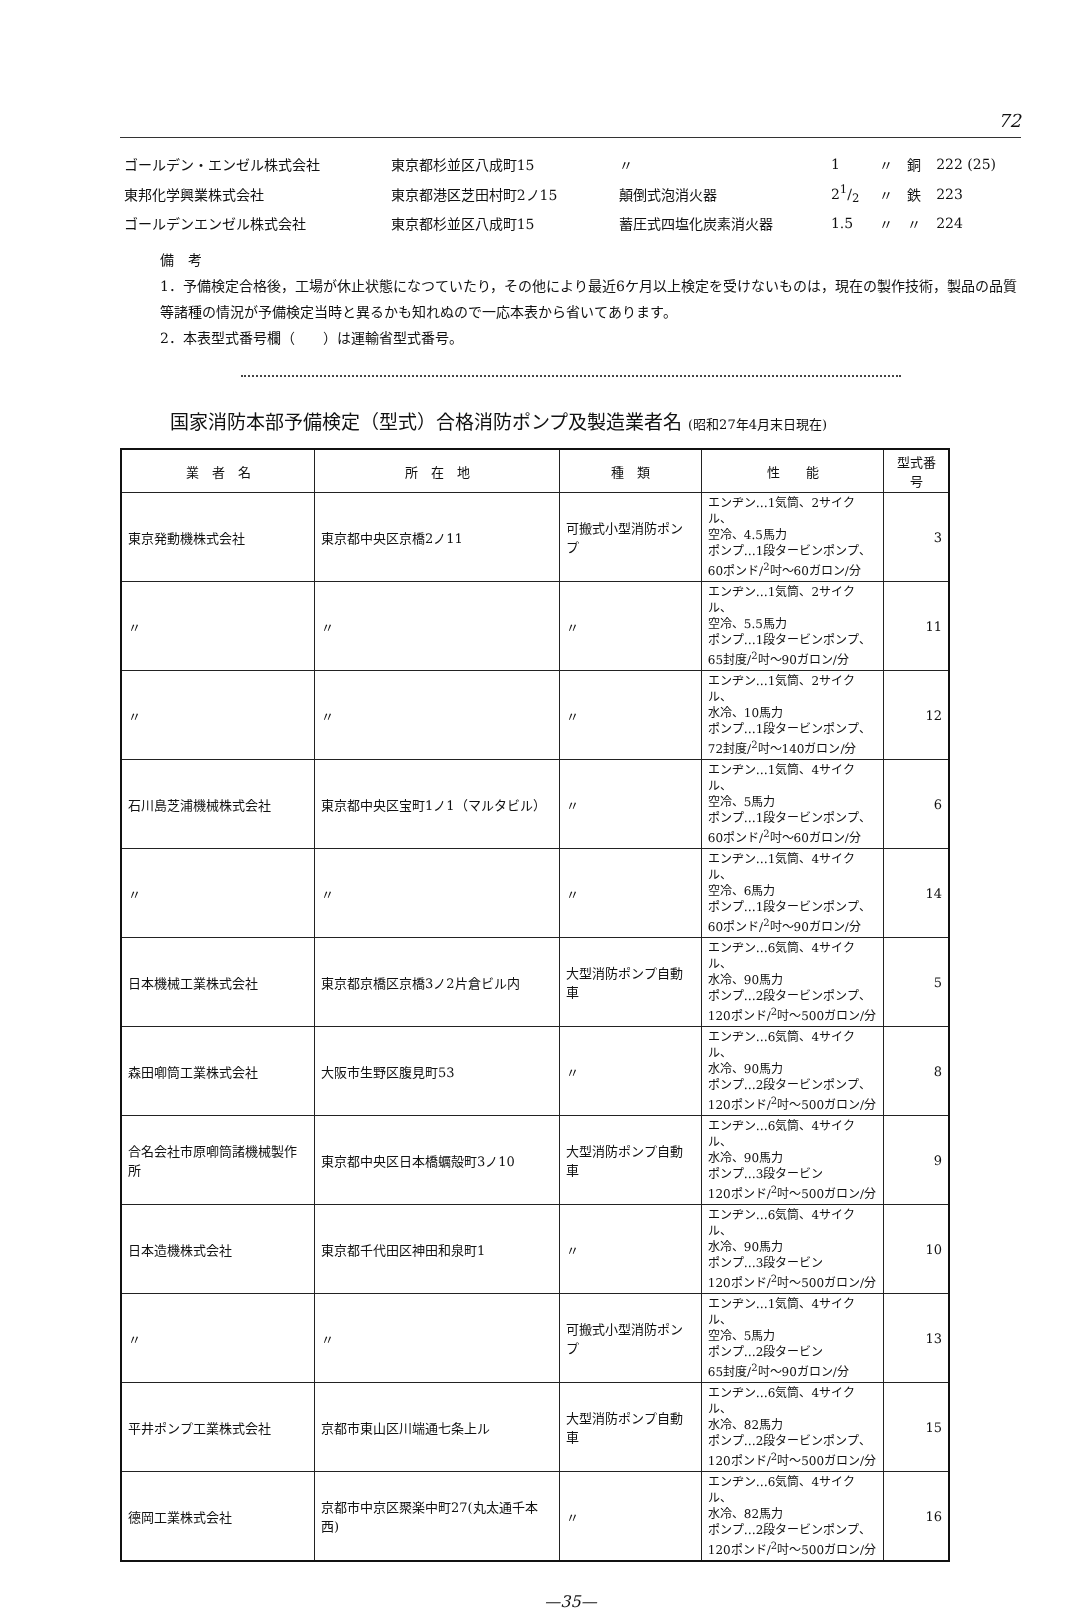72
| ゴールデン・エンゼル株式会社 | 東京都杉並区八成町15 | 〃 | 1 | 〃 | 銅 | 222 (25) |
| 東邦化学興業株式会社 | 東京都港区芝田村町2ノ15 | 顛倒式泡消火器 | 21/2 | 〃 | 鉄 | 223 |
| ゴールデンエンゼル株式会社 | 東京都杉並区八成町15 | 蓄圧式四塩化炭素消火器 | 1.5 | 〃 | 〃 | 224 |
備　考
1．予備検定合格後，工場が休止状態になつていたり，その他により最近6ケ月以上検定を受けないものは，現在の製作技術，製品の品質等諸種の情況が予備検定当時と異るかも知れぬので一応本表から省いてあります。
2．本表型式番号欄（　　）は運輸省型式番号。
国家消防本部予備検定（型式）合格消防ポンプ及製造業者名 (昭和27年4月末日現在)
| 業 者 名 | 所 在 地 | 種 類 | 性 能 | 型式番号 |
| --- | --- | --- | --- | --- |
| 東京発動機株式会社 | 東京都中央区京橋2ノ11 | 可搬式小型消防ポンプ | エンヂン…1気筒、2サイクル、 空冷、4.5馬力 ポンプ…1段タービンポンプ、 60ポンド/<sup>2</sup>吋～60ガロン/分 | 3 |
| 〃 | 〃 | 〃 | エンヂン…1気筒、2サイクル、 空冷、5.5馬力 ポンプ…1段タービンポンプ、 65封度/<sup>2</sup>吋～90ガロン/分 | 11 |
| 〃 | 〃 | 〃 | エンヂン…1気筒、2サイクル、 水冷、10馬力 ポンプ…1段タービンポンプ、 72封度/<sup>2</sup>吋～140ガロン/分 | 12 |
| 石川島芝浦機械株式会社 | 東京都中央区宝町1ノ1（マルタビル） | 〃 | エンヂン…1気筒、4サイクル、 空冷、5馬力 ポンプ…1段タービンポンプ、 60ポンド/<sup>2</sup>吋～60ガロン/分 | 6 |
| 〃 | 〃 | 〃 | エンヂン…1気筒、4サイクル、 空冷、6馬力 ポンプ…1段タービンポンプ、 60ポンド/<sup>2</sup>吋～90ガロン/分 | 14 |
| 日本機械工業株式会社 | 東京都京橋区京橋3ノ2片倉ビル内 | 大型消防ポンプ自動車 | エンヂン…6気筒、4サイクル、 水冷、90馬力 ポンプ…2段タービンポンプ、 120ポンド/<sup>2</sup>吋～500ガロン/分 | 5 |
| 森田喞筒工業株式会社 | 大阪市生野区腹見町53 | 〃 | エンヂン…6気筒、4サイクル、 水冷、90馬力 ポンプ…2段タービンポンプ、 120ポンド/<sup>2</sup>吋～500ガロン/分 | 8 |
| 合名会社市原喞筒諸機械製作所 | 東京都中央区日本橋蠣殻町3ノ10 | 大型消防ポンプ自動車 | エンヂン…6気筒、4サイクル、 水冷、90馬力 ポンプ…3段タービン 120ポンド/<sup>2</sup>吋～500ガロン/分 | 9 |
| 日本造機株式会社 | 東京都千代田区神田和泉町1 | 〃 | エンヂン…6気筒、4サイクル、 水冷、90馬力 ポンプ…3段タービン 120ポンド/<sup>2</sup>吋～500ガロン/分 | 10 |
| 〃 | 〃 | 可搬式小型消防ポンプ | エンヂン…1気筒、4サイクル、 空冷、5馬力 ポンプ…2段タービン 65封度/<sup>2</sup>吋～90ガロン/分 | 13 |
| 平井ポンプ工業株式会社 | 京都市東山区川端通七条上ル | 大型消防ポンプ自動車 | エンヂン…6気筒、4サイクル、 水冷、82馬力 ポンプ…2段タービンポンプ、 120ポンド/<sup>2</sup>吋～500ガロン/分 | 15 |
| 德岡工業株式会社 | 京都市中京区聚楽中町27(丸太通千本西) | 〃 | エンヂン…6気筒、4サイクル、 水冷、82馬力 ポンプ…2段タービンポンプ、 120ポンド/<sup>2</sup>吋～500ガロン/分 | 16 |
—35—